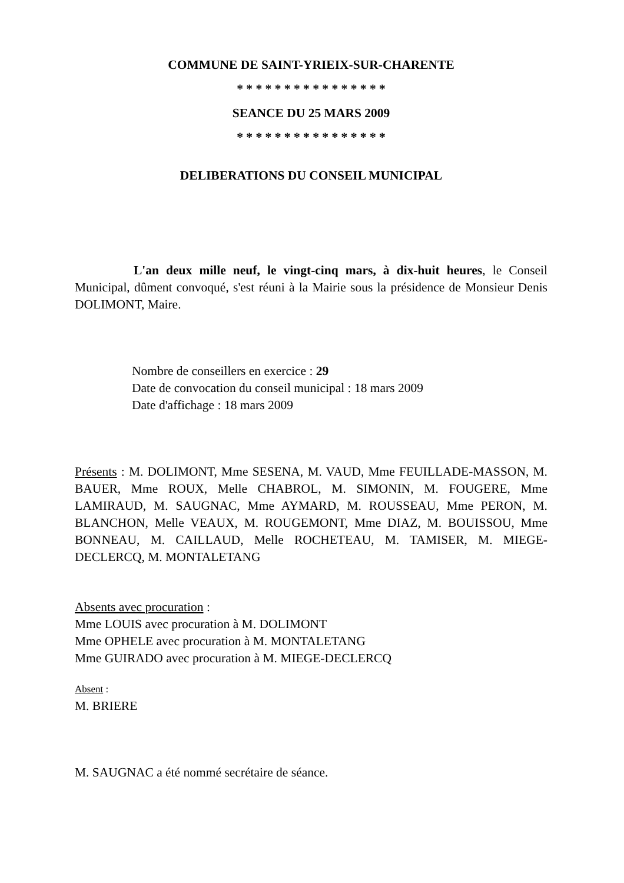COMMUNE DE SAINT-YRIEIX-SUR-CHARENTE
* * * * * * * * * * * * * * * *
SEANCE DU 25 MARS 2009
* * * * * * * * * * * * * * * *
DELIBERATIONS DU CONSEIL MUNICIPAL
L'an deux mille neuf, le vingt-cinq mars, à dix-huit heures, le Conseil Municipal, dûment convoqué, s'est réuni à la Mairie sous la présidence de Monsieur Denis DOLIMONT, Maire.
Nombre de conseillers en exercice : 29
Date de convocation du conseil municipal : 18 mars 2009
Date d'affichage : 18 mars 2009
Présents : M. DOLIMONT, Mme SESENA, M. VAUD, Mme FEUILLADE-MASSON, M. BAUER, Mme ROUX, Melle CHABROL, M. SIMONIN, M. FOUGERE, Mme LAMIRAUD, M. SAUGNAC, Mme AYMARD, M. ROUSSEAU, Mme PERON, M. BLANCHON, Melle VEAUX, M. ROUGEMONT, Mme DIAZ, M. BOUISSOU, Mme BONNEAU, M. CAILLAUD, Melle ROCHETEAU, M. TAMISER, M. MIEGE-DECLERCQ, M. MONTALETANG
Absents avec procuration :
Mme LOUIS avec procuration à M. DOLIMONT
Mme OPHELE avec procuration à M. MONTALETANG
Mme GUIRADO avec procuration à M. MIEGE-DECLERCQ
Absent :
M. BRIERE
M. SAUGNAC a été nommé secrétaire de séance.